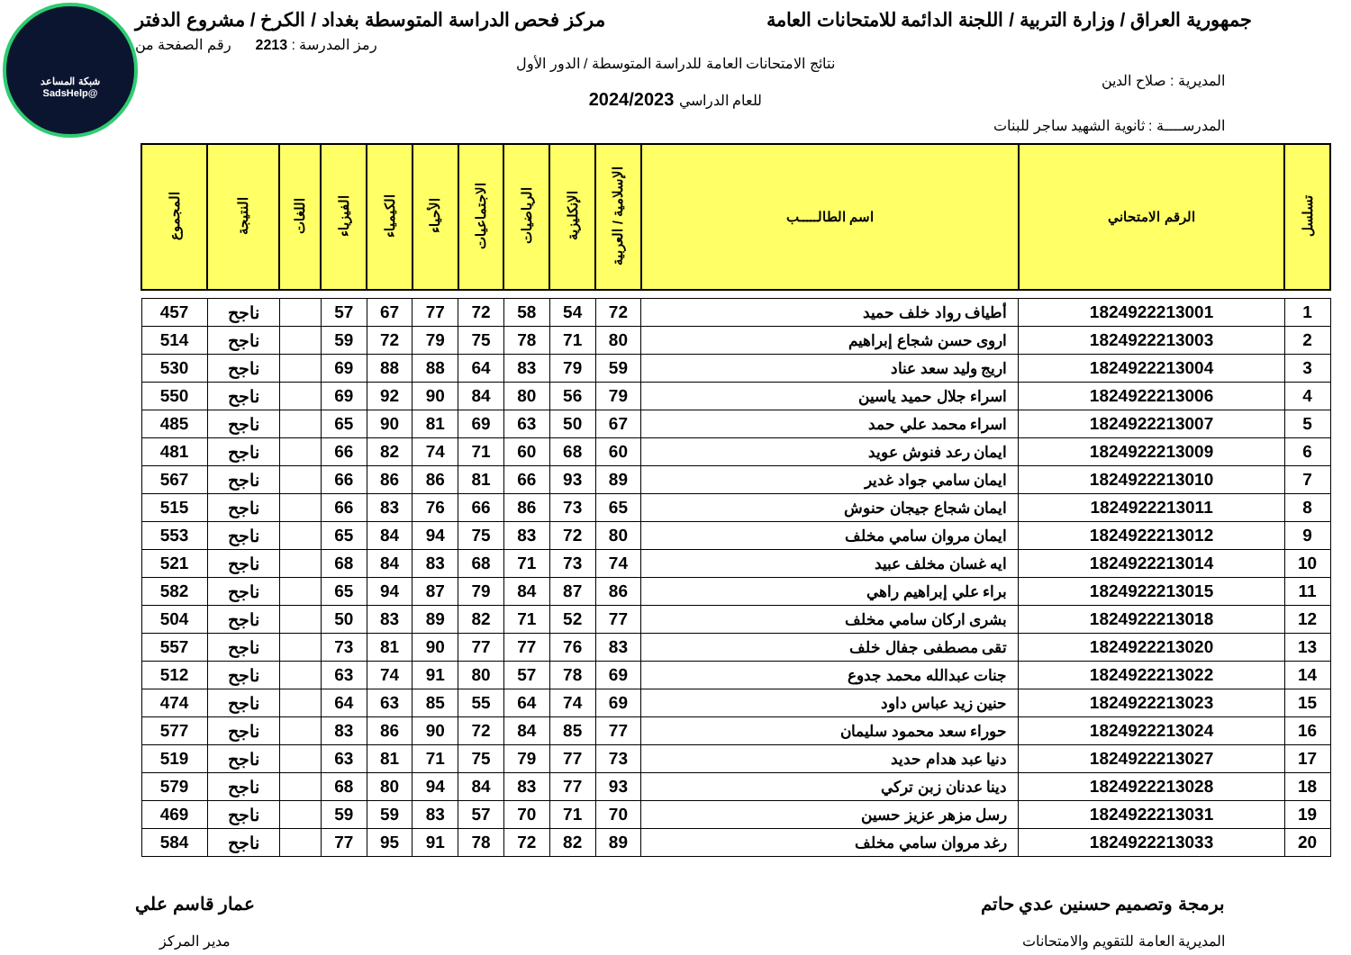شبكة المساعد
@SadsHelp
جمهورية العراق / وزارة التربية / اللجنة الدائمة للامتحانات العامة
مركز فحص الدراسة المتوسطة بغداد / الكرخ / مشروع الدفتر
رمز المدرسة : 2213 رقم الصفحة من
نتائج الامتحانات العامة للدراسة المتوسطة / الدور الأول
المديرية : صلاح الدين
للعام الدراسي 2024/2023
المدرســــة : ثانوية الشهيد ساجر للبنات
| تسلسل | الرقم الامتحاني | اسم الطالـــــب | الإسلامية / العربية | الإنكليزية | الرياضيات | الاجتماعيات | الأحياء | الكيمياء | الفيزياء | اللغات | النتيجة | المجموع |
| --- | --- | --- | --- | --- | --- | --- | --- | --- | --- | --- | --- | --- |
| 1 | 1824922213001 | أطياف رواد خلف حميد | 72 | 54 | 58 | 72 | 77 | 67 | 57 | | ناجح | 457 |
| 2 | 1824922213003 | اروى حسن شجاع إبراهيم | 80 | 71 | 78 | 75 | 79 | 72 | 59 | | ناجح | 514 |
| 3 | 1824922213004 | اريج وليد سعد عناد | 59 | 79 | 83 | 64 | 88 | 88 | 69 | | ناجح | 530 |
| 4 | 1824922213006 | اسراء جلال حميد ياسين | 79 | 56 | 80 | 84 | 90 | 92 | 69 | | ناجح | 550 |
| 5 | 1824922213007 | اسراء محمد علي حمد | 67 | 50 | 63 | 69 | 81 | 90 | 65 | | ناجح | 485 |
| 6 | 1824922213009 | ايمان رعد فنوش عويد | 60 | 68 | 60 | 71 | 74 | 82 | 66 | | ناجح | 481 |
| 7 | 1824922213010 | ايمان سامي جواد غدير | 89 | 93 | 66 | 81 | 86 | 86 | 66 | | ناجح | 567 |
| 8 | 1824922213011 | ايمان شجاع جيجان حنوش | 65 | 73 | 86 | 66 | 76 | 83 | 66 | | ناجح | 515 |
| 9 | 1824922213012 | ايمان مروان سامي مخلف | 80 | 72 | 83 | 75 | 94 | 84 | 65 | | ناجح | 553 |
| 10 | 1824922213014 | ايه غسان مخلف عبيد | 74 | 73 | 71 | 68 | 83 | 84 | 68 | | ناجح | 521 |
| 11 | 1824922213015 | براء علي إبراهيم راهي | 86 | 87 | 84 | 79 | 87 | 94 | 65 | | ناجح | 582 |
| 12 | 1824922213018 | بشرى اركان سامي مخلف | 77 | 52 | 71 | 82 | 89 | 83 | 50 | | ناجح | 504 |
| 13 | 1824922213020 | تقى مصطفى جفال خلف | 83 | 76 | 77 | 77 | 90 | 81 | 73 | | ناجح | 557 |
| 14 | 1824922213022 | جنات عبدالله محمد جدوع | 69 | 78 | 57 | 80 | 91 | 74 | 63 | | ناجح | 512 |
| 15 | 1824922213023 | حنين زيد عباس داود | 69 | 74 | 64 | 55 | 85 | 63 | 64 | | ناجح | 474 |
| 16 | 1824922213024 | حوراء سعد محمود سليمان | 77 | 85 | 84 | 72 | 90 | 86 | 83 | | ناجح | 577 |
| 17 | 1824922213027 | دنيا عبد هدام حديد | 73 | 77 | 79 | 75 | 71 | 81 | 63 | | ناجح | 519 |
| 18 | 1824922213028 | دينا عدنان زبن تركي | 93 | 77 | 83 | 84 | 94 | 80 | 68 | | ناجح | 579 |
| 19 | 1824922213031 | رسل مزهر عزيز حسين | 70 | 71 | 70 | 57 | 83 | 59 | 59 | | ناجح | 469 |
| 20 | 1824922213033 | رغد مروان سامي مخلف | 89 | 82 | 72 | 78 | 91 | 95 | 77 | | ناجح | 584 |
برمجة وتصميم حسنين عدي حاتم
المديرية العامة للتقويم والامتحانات
عمار قاسم علي
مدير المركز